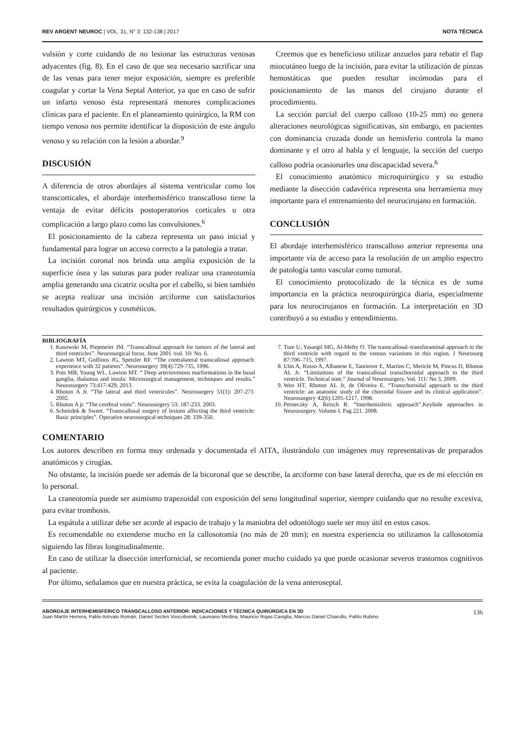REV ARGENT NEUROC | VOL. 31, N° 3: 132-138 | 2017 NOTA TÉCNICA
vulsión y corte cuidando de no lesionar las estructuras venosas adyacentes (fig. 8). En el caso de que sea necesario sacrificar una de las venas para tener mejor exposición, siempre es preferible coagular y cortar la Vena Septal Anterior, ya que en caso de sufrir un infarto venoso ésta representará menores complicaciones clínicas para el paciente. En el planeamiento quirúrgico, la RM con tiempo venoso nos permite identificar la disposición de este ángulo venoso y su relación con la lesión a abordar.<sup>9</sup>
DISCUSIÓN
A diferencia de otros abordajes al sistema ventricular como los transcorticales, el abordaje interhemisférico transcalloso tiene la ventaja de evitar déficits postoperatorios corticales u otra complicación a largo plazo como las convulsiones.<sup>6</sup>
El posicionamiento de la cabeza representa un paso inicial y fundamental para lograr un acceso correcto a la patología a tratar.
La incisión coronal nos brinda una amplia exposición de la superficie ósea y las suturas para poder realizar una craneotomía amplia generando una cicatriz oculta por el cabello, si bien también se acepta realizar una incisión arciforme con satisfactorios resultados quirúrgicos y cosméticos.
Creemos que es beneficioso utilizar anzuelos para rebatir el flap miocutáneo luego de la incisión, para evitar la utilización de pinzas hemostáticas que pueden resultar incómodas para el posicionamiento de las manos del cirujano durante el procedimiento.
La sección parcial del cuerpo calloso (10-25 mm) no genera alteraciones neurológicas significativas, sin embargo, en pacientes con dominancia cruzada donde un hemisferio controla la mano dominante y el otro al habla y el lenguaje, la sección del cuerpo calloso podría ocasionarles una discapacidad severa.<sup>6</sup>
El conocimiento anatómico microquirúrgico y su estudio mediante la disección cadavérica representa una herramienta muy importante para el entrenamiento del neurocirujano en formación.
CONCLUSIÓN
El abordaje interhemisférico transcalloso anterior representa una importante vía de acceso para la resolución de un amplio espectro de patología tanto vascular como tumoral.
El conocimiento protocolizado de la técnica es de suma importancia en la práctica neuroquirúrgica diaria, especialmente para los neurocirujanos en formación. La interpretación en 3D contribuyó a su estudio y entendimiento.
BIBLIOGRAFÍA
1. Kasowski M, Piepmeier JM. “Transcallosal approach for tumors of the lateral and third ventricles”. Neurosurgical focus. June 2001 /vol. 10/ No. 6.
2. Lawton MT, Golfinos JG, Spetzler RF. “The contralateral transcallosal approach: experience with 32 patients”. Neurosurgery 39(4):729-735, 1996.
3. Pots MB, Young WL. Lawton MT. “ Deep arteriovenous marformations in the basal ganglia, thalamus and insula: Microsurgical management, techniques and results.” Neurosurgery 73:417-429, 2013.
4. Rhoton A Jr. “The lateral and third ventricules”. Neurosurgery 51(1): 207-271. 2002.
5. Rhoton A jr. “The cerebral veins”. Neurosurgery 53: 187-233. 2003.
6. Schmidek & Sweet. “Transcallosal surgery of lesions affecting the third ventricle: Basic principles”. Operative neurosurgical techniques 28: 339-350.
7. Ture U, Yasargil MG, Al-Mefty O. The transcallosal–transforaminal approach to the third ventricle with regard to the venous variations in this region. J Neurosurg 87:706–715, 1997.
8. Ulm A, Russo A, Albanese E, Tanriover E, Martins C, Mericle M, Pincus D, Rhoton AL Jr. “Limitations of the transcallosal transchoroidal approach to the third ventricle. Technical note.” Journal of Neurosurgery. Vol. 111/ No 3, 2009.
9. Wen HT, Rhoton AL Jr, de Oliveira E. “Transchoroidal approach to the third ventricle: an anatomic study of the choroidal fissure and its clinical application”. Neurosurgery 42(6):1205-1217, 1998.
10. Perneczky A, Reisch R. “Interhemisferic approach”.Keyhole approaches in Neurosurgery. Volume I. Pag 221. 2008.
COMENTARIO
Los autores describen en forma muy ordenada y documentada el AITA, ilustrándolo con imágenes muy representativas de preparados anatómicos y cirugías.
No obstante, la incisión puede ser además de la bicoronal que se describe, la arciforme con base lateral derecha, que es de mi elección en lo personal.
La craneotomía puede ser asimismo trapezoidal con exposición del seno longitudinal superior, siempre cuidando que no resulte excesiva, para evitar trombosis.
La espátula a utilizar debe ser acorde al espacio de trabajo y la maniobra del odontólogo suele ser muy útil en estos casos.
Es recomendable no extenderse mucho en la callosotomía (no más de 20 mm); en nuestra experiencia no utilizamos la callosotomía siguiendo las fibras longitudinalmente.
En caso de utilizar la disección interfornicial, se recomienda poner mucho cuidado ya que puede ocasionar severos trastornos cognitivos al paciente.
Por último, señalamos que en nuestra práctica, se evita la coagulación de la vena anteroseptal.
ABORDAJE INTERHEMISFÉRICO TRANSCALLOSO ANTERIOR: INDICACIONES Y TÉCNICA QUIRÚRGICA EN 3D
Juan Martín Herrera, Pablo Arévalo Román, Daniel Seclen Voscoboinik, Laureano Medina, Mauricio Rojas Caviglia, Marcos Daniel Chiarullo, Pablo Rubino
136